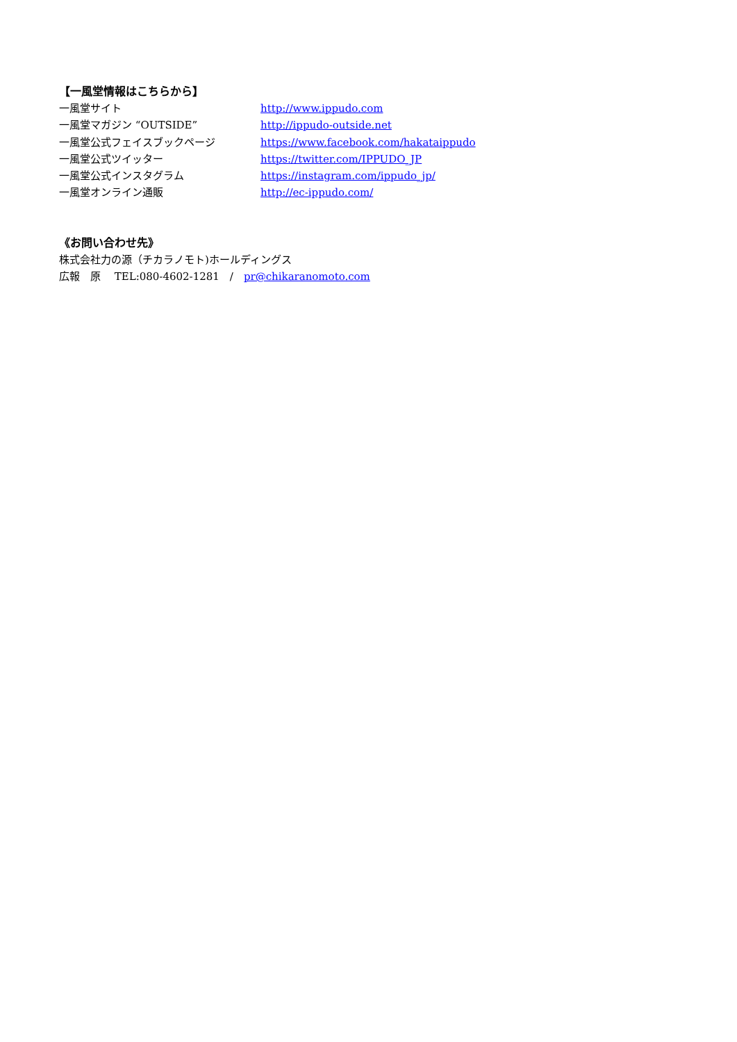【一風堂情報はこちらから】
一風堂サイト http://www.ippudo.com
一風堂マガジン “OUTSIDE” http://ippudo-outside.net
一風堂公式フェイスブックページ https://www.facebook.com/hakataippudo
一風堂公式ツイッター https://twitter.com/IPPUDO_JP
一風堂公式インスタグラム https://instagram.com/ippudo_jp/
一風堂オンライン通販 http://ec-ippudo.com/
《お問い合わせ先》
株式会社力の源（チカラノモト)ホールディングス
広報　原　 TEL:080-4602-1281　/　pr@chikaranomoto.com